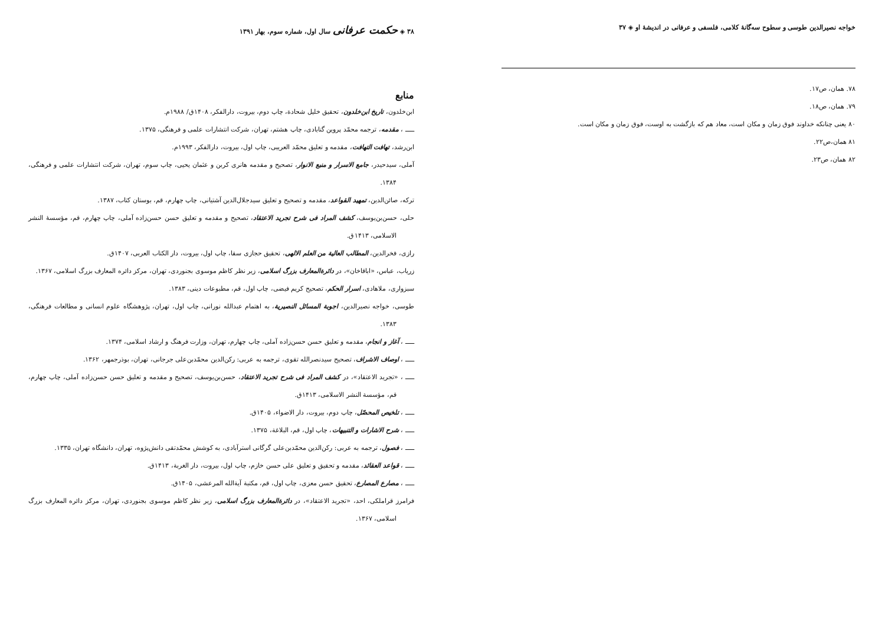خواجه نصیرالدین طوسی و سطوح سه‌گانهٔ کلامی، فلسفی و عرفانی در اندیشهٔ او ◈ ۳۷
۷۸. همان، ص۱۷.
۷۹. همان، ص۱۸.
۸۰ یعنی چنانکه خداوند فوق زمان و مکان است، معاد هم که بازگشت به اوست، فوق زمان و مکان است.
۸۱ همان،ص۲۲.
۸۲ همان، ص۲۳.
۳۸ ◈ حکمت عرفانی سال اول، شماره سوم، بهار ۱۳۹۱
منابع
ابن‌خلدون، تاریخ ابن‌خلدون، تحقیق خلیل شحادة، چاپ دوم، بیروت، دارالفکر، ۱۴۰۸ق/ ۱۹۸۸م.
ـــــ ، مقدمه، ترجمه محمّد پروین گنابادی، چاپ هشتم، تهران، شرکت انتشارات علمی و فرهنگی، ۱۳۷۵.
ابن‌رشد، تهافت التهافت، مقدمه و تعلیق محمّد العریبی، چاپ اول، بیروت، دارالفکر، ۱۹۹۳م.
آملی، سیدحیدر، جامع الاسرار و منبع الانوار، تصحیح و مقدمه هانری کربن و عثمان یحیی، چاپ سوم، تهران، شرکت انتشارات علمی و فرهنگی، ۱۳۸۴.
ترکه، صائن‌الدین، تمهید القواعد، مقدمه و تصحیح و تعلیق سیدجلال‌الدین آشتیانی، چاپ چهارم، قم، بوستان کتاب، ۱۳۸۷.
حلی، حسن‌بن‌یوسف، کشف المراد فی شرح تجرید الاعتقاد، تصحیح و مقدمه و تعلیق حسن حسن‌زاده آملی، چاپ چهارم، قم، مؤسسهٔ النشر الاسلامی، ۱۴۱۳ق.
رازی، فخرالدین، المطالب العالیة من العلم الالهی، تحقیق حجازی سقا، چاپ اول، بیروت، دار الکتاب العربی، ۱۴۰۷ق.
زریاب، عباس، «اباقاخان»، در دائرةالمعارف بزرگ اسلامی، زیر نظر کاظم موسوی بجنوردی، تهران، مرکز دائره المعارف بزرگ اسلامی، ۱۳۶۷.
سبزواری، ملاهادی، اسرار الحکم، تصحیح کریم فیضی، چاپ اول، قم، مطبوعات دینی، ۱۳۸۳.
طوسی، خواجه نصیرالدین، اجوبة المسائل النصیریة، به اهتمام عبدالله نورانی، چاپ اول، تهران، پژوهشگاه علوم انسانی و مطالعات فرهنگی، ۱۳۸۳.
ـــــ ، آغاز و انجام، مقدمه و تعلیق حسن حسن‌زاده آملی، چاپ چهارم، تهران، وزارت فرهنگ و ارشاد اسلامی، ۱۳۷۴.
ـــــ ، اوصاف الاشراف، تصحیح سیدنصرالله تقوی، ترجمه به عربی: رکن‌الدین محمّدبن‌علی جرجانی، تهران، بوذرجمهر، ۱۳۶۲.
ـــــ ، «تجرید الاعتقاد»، در کشف المراد فی شرح تجرید الاعتقاد، حسن‌بن‌یوسف، تصحیح و مقدمه و تعلیق حسن حسن‌زاده آملی، چاپ چهارم، قم، مؤسسة النشر الاسلامی، ۱۴۱۳ق.
ـــــ ، تلخیص المحصّل، چاپ دوم، بیروت، دار الاضواء، ۱۴۰۵ق.
ـــــ ، شرح الاشارات و التنبیهات، چاپ اول، قم، البلاغة، ۱۳۷۵.
ـــــ ، فصول، ترجمه به عربی: رکن‌الدین محمّدبن‌علی گرگانی استرآبادی، به کوشش محمّدتقی دانش‌پژوه، تهران، دانشگاه تهران، ۱۳۳۵.
ـــــ ، قواعد العقائد، مقدمه و تحقیق و تعلیق علی حسن خازم، چاپ اول، بیروت، دار الغربة، ۱۴۱۳ق.
ـــــ ، مصارع المصارع، تحقیق حسن معزی، چاپ اول، قم، مکتبة آیة‌الله المرعشی، ۱۴۰۵ق.
فرامرز قراملکی، احد، «تجرید الاعتقاد»، در دائرةالمعارف بزرگ اسلامی، زیر نظر کاظم موسوی بجنوردی، تهران، مرکز دائره المعارف بزرگ اسلامی، ۱۳۶۷.